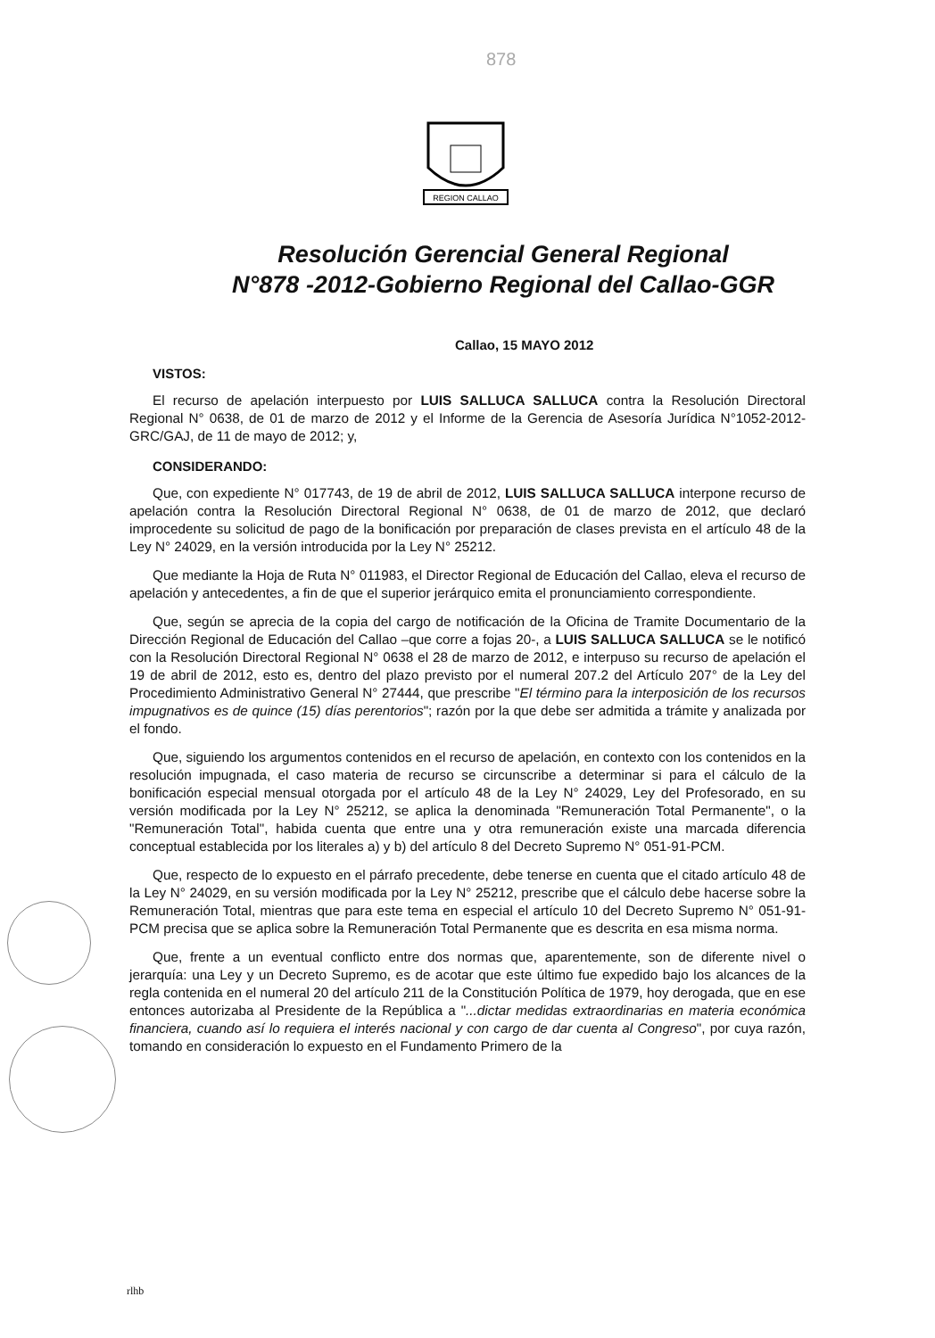878
REGION CALLAO
Resolución Gerencial General Regional
N°878 -2012-Gobierno Regional del Callao-GGR
Callao, 15 MAYO 2012
VISTOS:
El recurso de apelación interpuesto por LUIS SALLUCA SALLUCA contra la Resolución Directoral Regional N° 0638, de 01 de marzo de 2012 y el Informe de la Gerencia de Asesoría Jurídica N°1052-2012-GRC/GAJ, de 11 de mayo de 2012; y,
CONSIDERANDO:
Que, con expediente N° 017743, de 19 de abril de 2012, LUIS SALLUCA SALLUCA interpone recurso de apelación contra la Resolución Directoral Regional N° 0638, de 01 de marzo de 2012, que declaró improcedente su solicitud de pago de la bonificación por preparación de clases prevista en el artículo 48 de la Ley N° 24029, en la versión introducida por la Ley N° 25212.
Que mediante la Hoja de Ruta N° 011983, el Director Regional de Educación del Callao, eleva el recurso de apelación y antecedentes, a fin de que el superior jerárquico emita el pronunciamiento correspondiente.
Que, según se aprecia de la copia del cargo de notificación de la Oficina de Tramite Documentario de la Dirección Regional de Educación del Callao –que corre a fojas 20-, a LUIS SALLUCA SALLUCA se le notificó con la Resolución Directoral Regional N° 0638 el 28 de marzo de 2012, e interpuso su recurso de apelación el 19 de abril de 2012, esto es, dentro del plazo previsto por el numeral 207.2 del Artículo 207° de la Ley del Procedimiento Administrativo General N° 27444, que prescribe "El término para la interposición de los recursos impugnativos es de quince (15) días perentorios"; razón por la que debe ser admitida a trámite y analizada por el fondo.
Que, siguiendo los argumentos contenidos en el recurso de apelación, en contexto con los contenidos en la resolución impugnada, el caso materia de recurso se circunscribe a determinar si para el cálculo de la bonificación especial mensual otorgada por el artículo 48 de la Ley N° 24029, Ley del Profesorado, en su versión modificada por la Ley N° 25212, se aplica la denominada "Remuneración Total Permanente", o la "Remuneración Total", habida cuenta que entre una y otra remuneración existe una marcada diferencia conceptual establecida por los literales a) y b) del artículo 8 del Decreto Supremo N° 051-91-PCM.
Que, respecto de lo expuesto en el párrafo precedente, debe tenerse en cuenta que el citado artículo 48 de la Ley N° 24029, en su versión modificada por la Ley N° 25212, prescribe que el cálculo debe hacerse sobre la Remuneración Total, mientras que para este tema en especial el artículo 10 del Decreto Supremo N° 051-91-PCM precisa que se aplica sobre la Remuneración Total Permanente que es descrita en esa misma norma.
Que, frente a un eventual conflicto entre dos normas que, aparentemente, son de diferente nivel o jerarquía: una Ley y un Decreto Supremo, es de acotar que este último fue expedido bajo los alcances de la regla contenida en el numeral 20 del artículo 211 de la Constitución Política de 1979, hoy derogada, que en ese entonces autorizaba al Presidente de la República a "...dictar medidas extraordinarias en materia económica financiera, cuando así lo requiera el interés nacional y con cargo de dar cuenta al Congreso", por cuya razón, tomando en consideración lo expuesto en el Fundamento Primero de la
rlhb